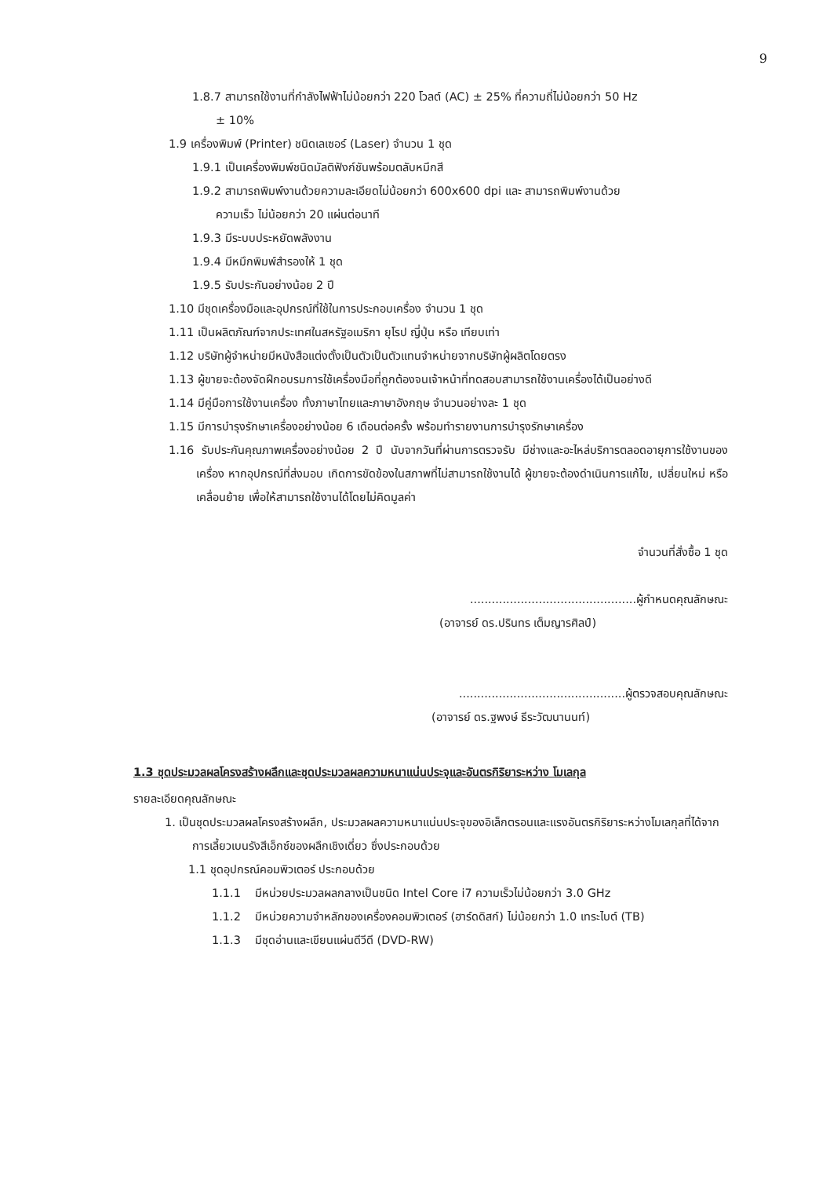9
1.8.7 สามารถใช้งานที่กำลังไฟฟ้าไม่น้อยกว่า 220 โวลต์ (AC) ± 25% ที่ความถี่ไม่น้อยกว่า 50 Hz
± 10%
1.9 เครื่องพิมพ์ (Printer) ชนิดเลเซอร์ (Laser) จำนวน 1 ชุด
1.9.1 เป็นเครื่องพิมพ์ชนิดมัลติฟังก์ชันพร้อมตลับหมึกสี
1.9.2 สามารถพิมพ์งานด้วยความละเอียดไม่น้อยกว่า 600x600 dpi และ สามารถพิมพ์งานด้วย
ความเร็ว ไม่น้อยกว่า 20 แผ่นต่อนาที
1.9.3 มีระบบประหยัดพลังงาน
1.9.4 มีหมึกพิมพ์สำรองให้ 1 ชุด
1.9.5 รับประกันอย่างน้อย 2 ปี
1.10 มีชุดเครื่องมือและอุปกรณ์ที่ใช้ในการประกอบเครื่อง จำนวน 1 ชุด
1.11 เป็นผลิตภัณฑ์จากประเทศในสหรัฐอเมริกา ยุโรป ญี่ปุ่น หรือ เทียบเท่า
1.12 บริษัทผู้จำหน่ายมีหนังสือแต่งตั้งเป็นตัวเป็นตัวแทนจำหน่ายจากบริษัทผู้ผลิตโดยตรง
1.13 ผู้ขายจะต้องจัดฝึกอบรมการใช้เครื่องมือที่ถูกต้องจนเจ้าหน้าที่ทดสอบสามารถใช้งานเครื่องได้เป็นอย่างดี
1.14 มีคู่มือการใช้งานเครื่อง ทั้งภาษาไทยและภาษาอังกฤษ จำนวนอย่างละ 1 ชุด
1.15 มีการบำรุงรักษาเครื่องอย่างน้อย 6 เดือนต่อครั้ง พร้อมทำรายงานการบำรุงรักษาเครื่อง
1.16 รับประกันคุณภาพเครื่องอย่างน้อย 2 ปี นับจากวันที่ผ่านการตรวจรับ มีช่างและอะไหล่บริการตลอดอายุการใช้งานของเครื่อง หากอุปกรณ์ที่ส่งมอบ เกิดการขัดข้องในสภาพที่ไม่สามารถใช้งานได้ ผู้ขายจะต้องดำเนินการแก้ไข, เปลี่ยนใหม่ หรือ เคลื่อนย้าย เพื่อให้สามารถใช้งานได้โดยไม่คิดมูลค่า
จำนวนที่สั่งซื้อ 1 ชุด
..............................................ผู้กำหนดคุณลักษณะ
(อาจารย์ ดร.ปรินทร เต็มญารศิลป์)
..............................................ผู้ตรวจสอบคุณลักษณะ
(อาจารย์ ดร.ฐพงษ์ ธีระวัฒนานนท์)
1.3 ชุดประมวลผลโครงสร้างผลึกและชุดประมวลผลความหนาแน่นประจุและอันตรกิริยาระหว่าง โมเลกุล
รายละเอียดคุณลักษณะ
1. เป็นชุดประมวลผลโครงสร้างผลึก, ประมวลผลความหนาแน่นประจุของอิเล็กตรอนและแรงอันตรกิริยาระหว่างโมเลกุลที่ได้จากการเลี้ยวเบนรังสีเอ็กซ์ของผลึกเชิงเดี่ยว ซึ่งประกอบด้วย
1.1 ชุดอุปกรณ์คอมพิวเตอร์ ประกอบด้วย
1.1.1 มีหน่วยประมวลผลกลางเป็นชนิด Intel Core i7 ความเร็วไม่น้อยกว่า 3.0 GHz
1.1.2 มีหน่วยความจำหลักของเครื่องคอมพิวเตอร์ (ฮาร์ดดิสก์) ไม่น้อยกว่า 1.0 เทระไบต์ (TB)
1.1.3 มีชุดอ่านและเขียนแผ่นดีวีดี (DVD-RW)